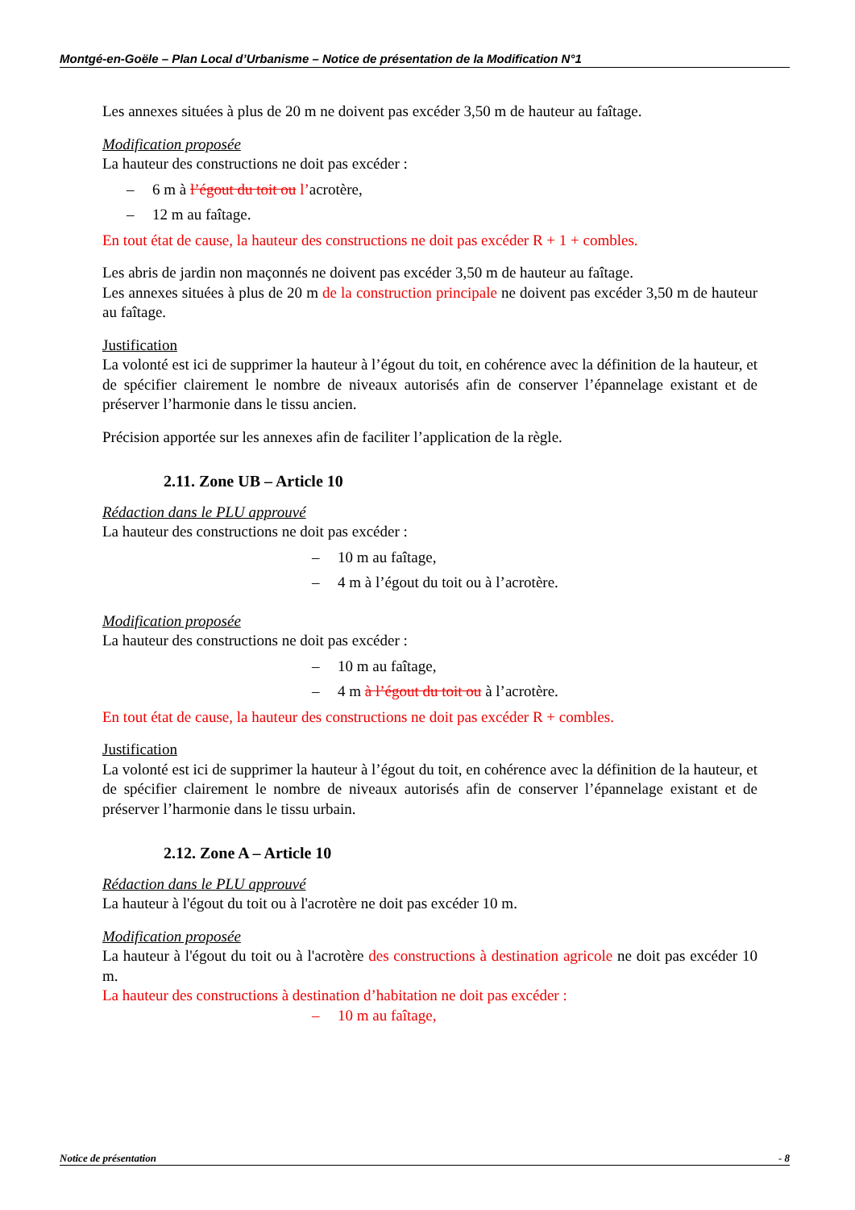Montgé-en-Goële – Plan Local d’Urbanisme – Notice de présentation de la Modification N°1
Les annexes situées à plus de 20 m ne doivent pas excéder 3,50 m de hauteur au faîtage.
Modification proposée
La hauteur des constructions ne doit pas excéder :
– 6 m à l’égout du toit ou l’acrotère,
– 12 m au faîtage.
En tout état de cause, la hauteur des constructions ne doit pas excéder R + 1 + combles.
Les abris de jardin non maçonnés ne doivent pas excéder 3,50 m de hauteur au faîtage.
Les annexes situées à plus de 20 m de la construction principale ne doivent pas excéder 3,50 m de hauteur au faîtage.
Justification
La volonté est ici de supprimer la hauteur à l’égout du toit, en cohérence avec la définition de la hauteur, et de spécifier clairement le nombre de niveaux autorisés afin de conserver l’épannelage existant et de préserver l’harmonie dans le tissu ancien.
Précision apportée sur les annexes afin de faciliter l’application de la règle.
2.11. Zone UB – Article 10
Rédaction dans le PLU approuvé
La hauteur des constructions ne doit pas excéder :
– 10 m au faîtage,
– 4 m à l’égout du toit ou à l’acrotère.
Modification proposée
La hauteur des constructions ne doit pas excéder :
– 10 m au faîtage,
– 4 m à l’égout du toit ou à l’acrotère.
En tout état de cause, la hauteur des constructions ne doit pas excéder R + combles.
Justification
La volonté est ici de supprimer la hauteur à l’égout du toit, en cohérence avec la définition de la hauteur, et de spécifier clairement le nombre de niveaux autorisés afin de conserver l’épannelage existant et de préserver l’harmonie dans le tissu urbain.
2.12. Zone A – Article 10
Rédaction dans le PLU approuvé
La hauteur à l'égout du toit ou à l'acrotère ne doit pas excéder 10 m.
Modification proposée
La hauteur à l'égout du toit ou à l'acrotère des constructions à destination agricole ne doit pas excéder 10 m.
La hauteur des constructions à destination d’habitation ne doit pas excéder :
– 10 m au faîtage,
Notice de présentation - 8